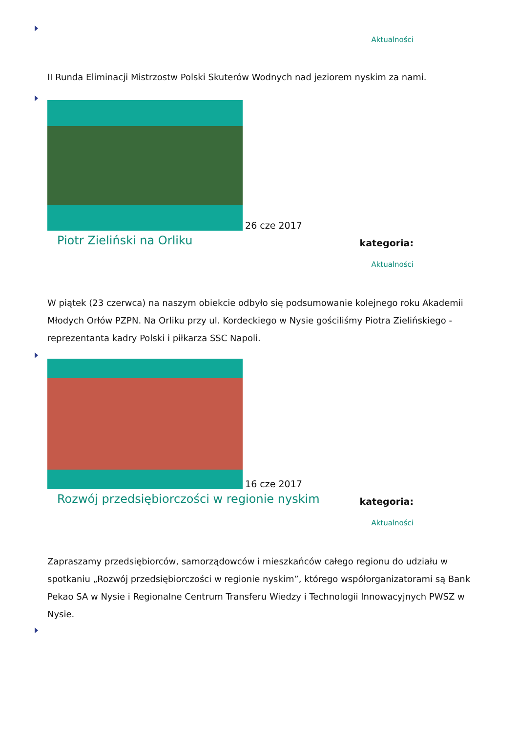Aktualności
II Runda Eliminacji Mistrzostw Polski Skuterów Wodnych nad jeziorem nyskim za nami.
26 cze 2017
Piotr Zieliński na Orliku kategoria:
Aktualności
W piątek (23 czerwca) na naszym obiekcie odbyło się podsumowanie kolejnego roku Akademii Młodych Orłów PZPN. Na Orliku przy ul. Kordeckiego w Nysie gościliśmy Piotra Zielińskiego - reprezentanta kadry Polski i piłkarza SSC Napoli.
16 cze 2017
Rozwój przedsiębiorczości w regionie nyskim kategoria:
Aktualności
Zapraszamy przedsiębiorców, samorządowców i mieszkańców całego regionu do udziału w spotkaniu „Rozwój przedsiębiorczości w regionie nyskim”, którego współorganizatorami są Bank Pekao SA w Nysie i Regionalne Centrum Transferu Wiedzy i Technologii Innowacyjnych PWSZ w Nysie.